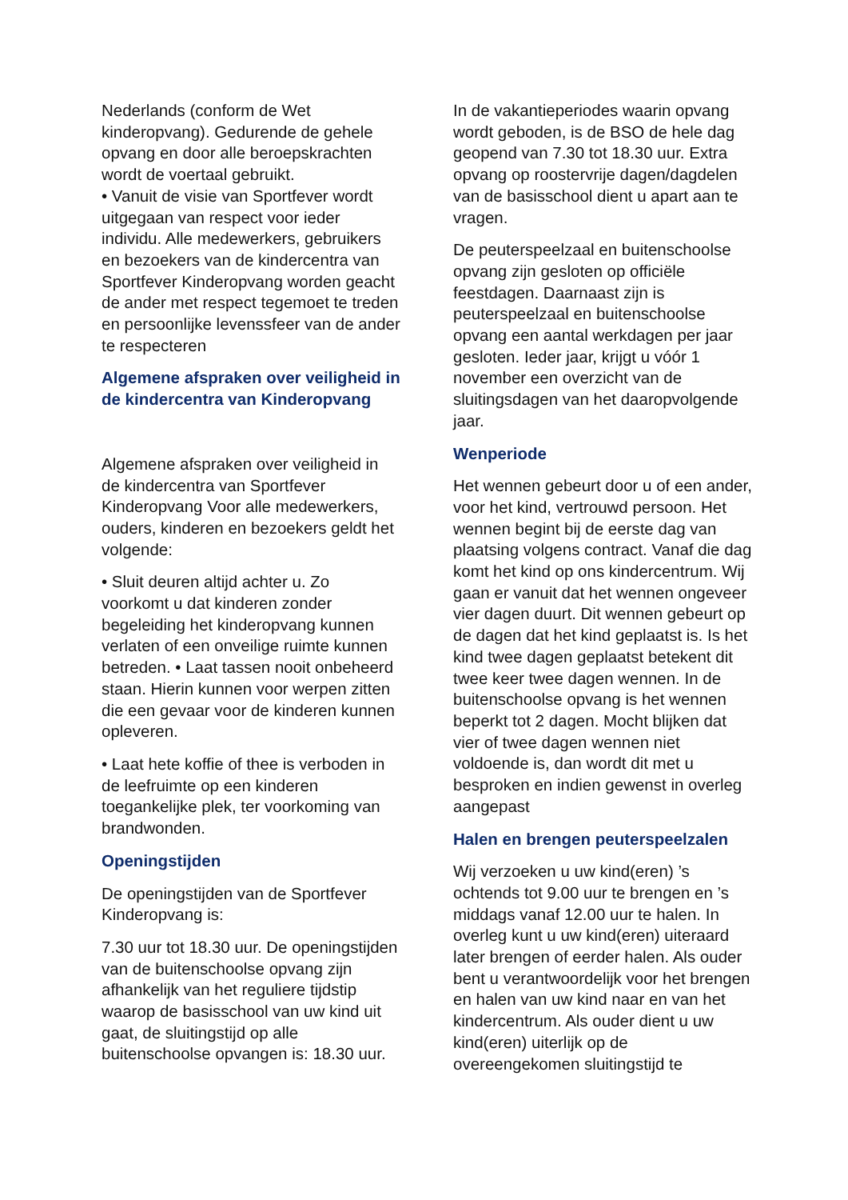Nederlands (conform de Wet kinderopvang). Gedurende de gehele opvang en door alle beroepskrachten wordt de voertaal gebruikt.
• Vanuit de visie van Sportfever wordt uitgegaan van respect voor ieder individu. Alle medewerkers, gebruikers en bezoekers van de kindercentra van Sportfever Kinderopvang worden geacht de ander met respect tegemoet te treden en persoonlijke levenssfeer van de ander te respecteren
Algemene afspraken over veiligheid in de kindercentra van Kinderopvang
Algemene afspraken over veiligheid in de kindercentra van Sportfever Kinderopvang Voor alle medewerkers, ouders, kinderen en bezoekers geldt het volgende:
• Sluit deuren altijd achter u. Zo voorkomt u dat kinderen zonder begeleiding het kinderopvang kunnen verlaten of een onveilige ruimte kunnen betreden. • Laat tassen nooit onbeheerd staan. Hierin kunnen voor werpen zitten die een gevaar voor de kinderen kunnen opleveren.
• Laat hete koffie of thee is verboden in de leefruimte op een kinderen toegankelijke plek, ter voorkoming van brandwonden.
Openingstijden
De openingstijden van de Sportfever Kinderopvang is:
7.30 uur tot 18.30 uur. De openingstijden van de buitenschoolse opvang zijn afhankelijk van het reguliere tijdstip waarop de basisschool van uw kind uit gaat, de sluitingstijd op alle buitenschoolse opvangen is: 18.30 uur.
In de vakantieperiodes waarin opvang wordt geboden, is de BSO de hele dag geopend van 7.30 tot 18.30 uur. Extra opvang op roostervrije dagen/dagdelen van de basisschool dient u apart aan te vragen.
De peuterspeelzaal en buitenschoolse opvang zijn gesloten op officiële feestdagen. Daarnaast zijn is peuterspeelzaal en buitenschoolse opvang een aantal werkdagen per jaar gesloten. Ieder jaar, krijgt u vóór 1 november een overzicht van de sluitingsdagen van het daaropvolgende jaar.
Wenperiode
Het wennen gebeurt door u of een ander, voor het kind, vertrouwd persoon. Het wennen begint bij de eerste dag van plaatsing volgens contract. Vanaf die dag komt het kind op ons kindercentrum. Wij gaan er vanuit dat het wennen ongeveer vier dagen duurt. Dit wennen gebeurt op de dagen dat het kind geplaatst is. Is het kind twee dagen geplaatst betekent dit twee keer twee dagen wennen. In de buitenschoolse opvang is het wennen beperkt tot 2 dagen. Mocht blijken dat vier of twee dagen wennen niet voldoende is, dan wordt dit met u besproken en indien gewenst in overleg aangepast
Halen en brengen peuterspeelzalen
Wij verzoeken u uw kind(eren) ’s ochtends tot 9.00 uur te brengen en ’s middags vanaf 12.00 uur te halen. In overleg kunt u uw kind(eren) uiteraard later brengen of eerder halen. Als ouder bent u verantwoordelijk voor het brengen en halen van uw kind naar en van het kindercentrum. Als ouder dient u uw kind(eren) uiterlijk op de overeengekomen sluitingstijd te